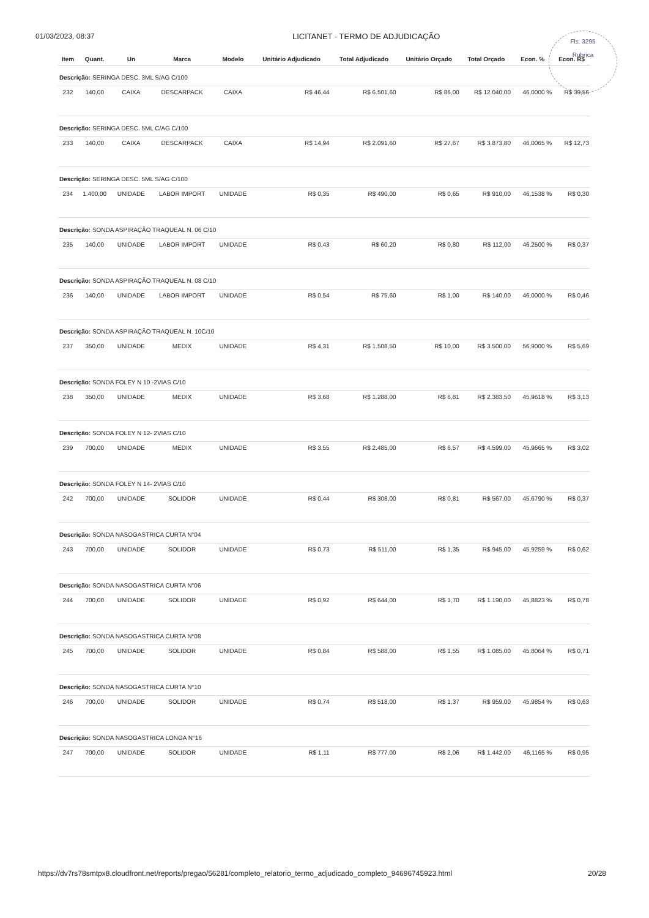01/03/2023, 08:37 LICITANET - TERMO DE ADJUDICAÇÃO
Fls. 3295
Rubrica
| Item | Quant. | Un | Marca | Modelo | Unitário Adjudicado | Total Adjudicado | Unitário Orçado | Total Orçado | Econ. % | Econ. R$ |
| --- | --- | --- | --- | --- | --- | --- | --- | --- | --- | --- |
| Descrição: SERINGA DESC. 3ML S/AG C/100 | | | | | | | | | | |
| 232 | 140,00 | CAIXA | DESCARPACK | CAIXA | R$ 46,44 | R$ 6.501,60 | R$ 86,00 | R$ 12.040,00 | 46,0000 % | R$ 39,56 |
| Descrição: SERINGA DESC. 5ML C/AG C/100 | | | | | | | | | | |
| 233 | 140,00 | CAIXA | DESCARPACK | CAIXA | R$ 14,94 | R$ 2.091,60 | R$ 27,67 | R$ 3.873,80 | 46,0065 % | R$ 12,73 |
| Descrição: SERINGA DESC. 5ML S/AG C/100 | | | | | | | | | | |
| 234 | 1.400,00 | UNIDADE | LABOR IMPORT | UNIDADE | R$ 0,35 | R$ 490,00 | R$ 0,65 | R$ 910,00 | 46,1538 % | R$ 0,30 |
| Descrição: SONDA ASPIRAÇÃO TRAQUEAL N. 06 C/10 | | | | | | | | | | |
| 235 | 140,00 | UNIDADE | LABOR IMPORT | UNIDADE | R$ 0,43 | R$ 60,20 | R$ 0,80 | R$ 112,00 | 46,2500 % | R$ 0,37 |
| Descrição: SONDA ASPIRAÇÃO TRAQUEAL N. 08 C/10 | | | | | | | | | | |
| 236 | 140,00 | UNIDADE | LABOR IMPORT | UNIDADE | R$ 0,54 | R$ 75,60 | R$ 1,00 | R$ 140,00 | 46,0000 % | R$ 0,46 |
| Descrição: SONDA ASPIRAÇÃO TRAQUEAL N. 10C/10 | | | | | | | | | | |
| 237 | 350,00 | UNIDADE | MEDIX | UNIDADE | R$ 4,31 | R$ 1.508,50 | R$ 10,00 | R$ 3.500,00 | 56,9000 % | R$ 5,69 |
| Descrição: SONDA FOLEY N 10 -2VIAS C/10 | | | | | | | | | | |
| 238 | 350,00 | UNIDADE | MEDIX | UNIDADE | R$ 3,68 | R$ 1.288,00 | R$ 6,81 | R$ 2.383,50 | 45,9618 % | R$ 3,13 |
| Descrição: SONDA FOLEY N 12- 2VIAS C/10 | | | | | | | | | | |
| 239 | 700,00 | UNIDADE | MEDIX | UNIDADE | R$ 3,55 | R$ 2.485,00 | R$ 6,57 | R$ 4.599,00 | 45,9665 % | R$ 3,02 |
| Descrição: SONDA FOLEY N 14- 2VIAS C/10 | | | | | | | | | | |
| 242 | 700,00 | UNIDADE | SOLIDOR | UNIDADE | R$ 0,44 | R$ 308,00 | R$ 0,81 | R$ 567,00 | 45,6790 % | R$ 0,37 |
| Descrição: SONDA NASOGASTRICA CURTA N°04 | | | | | | | | | | |
| 243 | 700,00 | UNIDADE | SOLIDOR | UNIDADE | R$ 0,73 | R$ 511,00 | R$ 1,35 | R$ 945,00 | 45,9259 % | R$ 0,62 |
| Descrição: SONDA NASOGASTRICA CURTA N°06 | | | | | | | | | | |
| 244 | 700,00 | UNIDADE | SOLIDOR | UNIDADE | R$ 0,92 | R$ 644,00 | R$ 1,70 | R$ 1.190,00 | 45,8823 % | R$ 0,78 |
| Descrição: SONDA NASOGASTRICA CURTA N°08 | | | | | | | | | | |
| 245 | 700,00 | UNIDADE | SOLIDOR | UNIDADE | R$ 0,84 | R$ 588,00 | R$ 1,55 | R$ 1.085,00 | 45,8064 % | R$ 0,71 |
| Descrição: SONDA NASOGASTRICA CURTA N°10 | | | | | | | | | | |
| 246 | 700,00 | UNIDADE | SOLIDOR | UNIDADE | R$ 0,74 | R$ 518,00 | R$ 1,37 | R$ 959,00 | 45,9854 % | R$ 0,63 |
| Descrição: SONDA NASOGASTRICA LONGA N°16 | | | | | | | | | | |
| 247 | 700,00 | UNIDADE | SOLIDOR | UNIDADE | R$ 1,11 | R$ 777,00 | R$ 2,06 | R$ 1.442,00 | 46,1165 % | R$ 0,95 |
https://dv7rs78smtpx8.cloudfront.net/reports/pregao/56281/completo_relatorio_termo_adjudicado_completo_94696745923.html 20/28